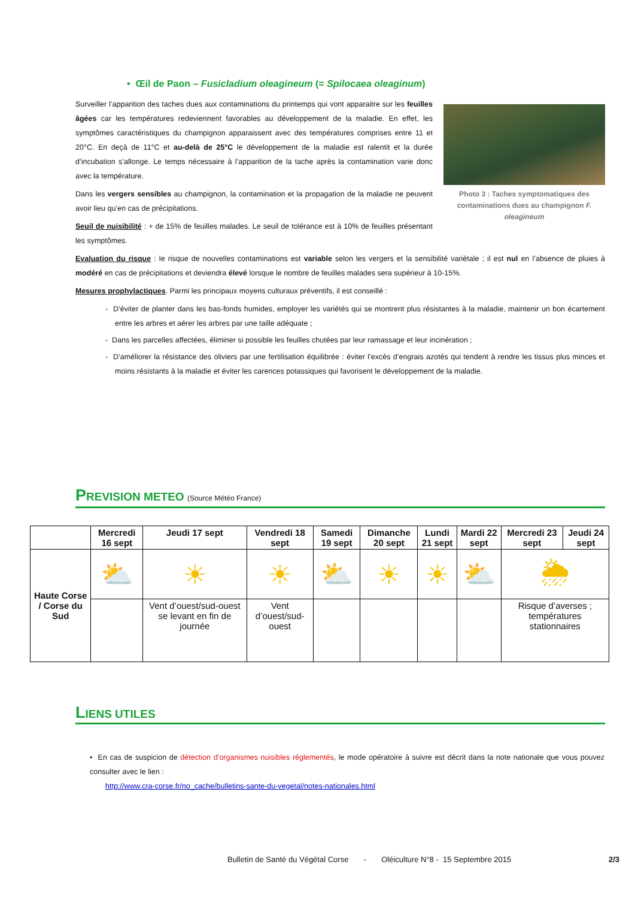• Œil de Paon – Fusicladium oleagineum (= Spilocaea oleaginum)
Photo 3 : Taches symptomatiques des contaminations dues au champignon F. oleagineum
Surveiller l’apparition des taches dues aux contaminations du printemps qui vont apparaitre sur les feuilles âgées car les températures redeviennent favorables au développement de la maladie. En effet, les symptômes caractéristiques du champignon apparaissent avec des températures comprises entre 11 et 20°C. En deçà de 11°C et au-delà de 25°C le développement de la maladie est ralentit et la durée d’incubation s’allonge. Le temps nécessaire à l’apparition de la tache après la contamination varie donc avec la température.
Dans les vergers sensibles au champignon, la contamination et la propagation de la maladie ne peuvent avoir lieu qu’en cas de précipitations.
Seuil de nuisibilité : + de 15% de feuilles malades. Le seuil de tolérance est à 10% de feuilles présentant les symptômes.
Evaluation du risque : le risque de nouvelles contaminations est variable selon les vergers et la sensibilité variétale ; il est nul en l’absence de pluies à modéré en cas de précipitations et deviendra élevé lorsque le nombre de feuilles malades sera supérieur à 10-15%.
Mesures prophylactiques. Parmi les principaux moyens culturaux préventifs, il est conseillé :
- D’éviter de planter dans les bas-fonds humides, employer les variétés qui se montrent plus résistantes à la maladie, maintenir un bon écartement entre les arbres et aérer les arbres par une taille adéquate ;
- Dans les parcelles affectées, éliminer si possible les feuilles chutées par leur ramassage et leur incinération ;
- D’améliorer la résistance des oliviers par une fertilisation équilibrée : éviter l’excès d’engrais azotés qui tendent à rendre les tissus plus minces et moins résistants à la maladie et éviter les carences potassiques qui favorisent le développement de la maladie.
PREVISION METEO (Source Météo France)
| | Mercredi 16 sept | Jeudi 17 sept | Vendredi 18 sept | Samedi 19 sept | Dimanche 20 sept | Lundi 21 sept | Mardi 22 sept | Mercredi 23 sept | Jeudi 24 sept |
| --- | --- | --- | --- | --- | --- | --- | --- | --- | --- |
| Haute Corse / Corse du Sud | ⛅ | ☀ | ☀ | ⛅ | ☀ | ☀ | ⛅ | 🌦 | |
| | | Vent d’ouest/sud-ouest se levant en fin de journée | Vent d’ouest/sud-ouest | | | | | Risque d’averses ; températures stationnaires | |
LIENS UTILES
• En cas de suspicion de détection d’organismes nuisibles réglementés, le mode opératoire à suivre est décrit dans la note nationale que vous pouvez consulter avec le lien :
http://www.cra-corse.fr/no_cache/bulletins-sante-du-vegetal/notes-nationales.html
Bulletin de Santé du Végétal Corse - Oléiculture N°8 - 15 Septembre 2015 2/3